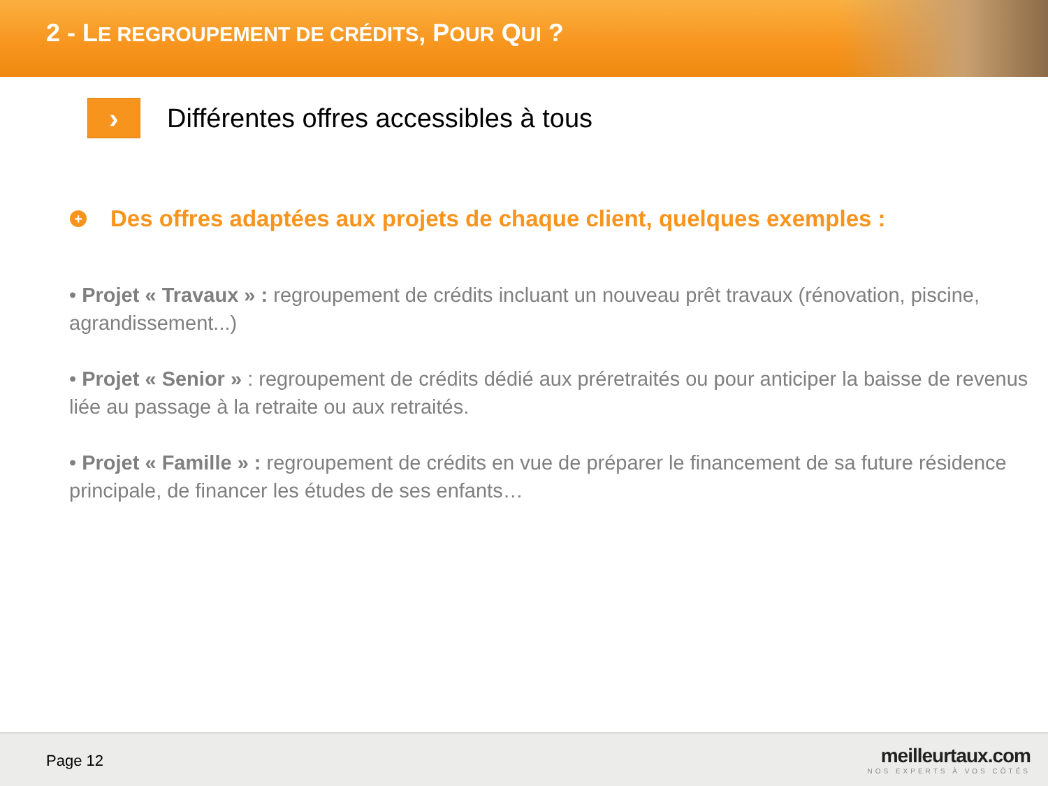2 - LE REGROUPEMENT DE CRÉDITS, POUR QUI ?
›
Différentes offres accessibles à tous
+
Des offres adaptées aux projets de chaque client, quelques exemples :
• Projet « Travaux » : regroupement de crédits incluant un nouveau prêt travaux (rénovation, piscine, agrandissement...)
• Projet « Senior » : regroupement de crédits dédié aux préretraités ou pour anticiper la baisse de revenus liée au passage à la retraite ou aux retraités.
• Projet « Famille » : regroupement de crédits en vue de préparer le financement de sa future résidence principale, de financer les études de ses enfants…
Page 12
meilleurtaux.com
NOS EXPERTS À VOS CÔTÉS